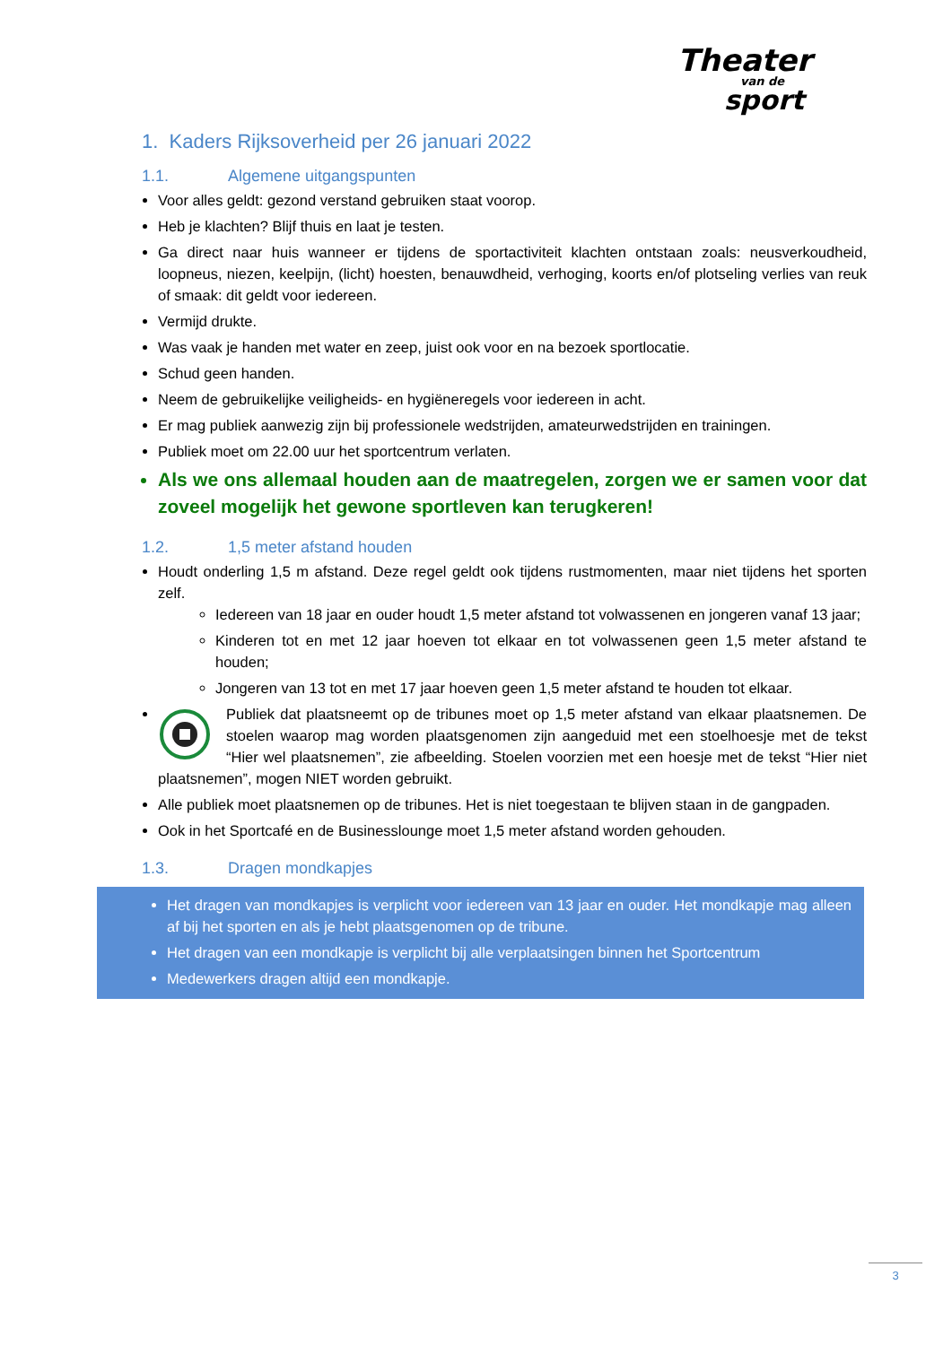Theater
van de
sport
1. Kaders Rijksoverheid per 26 januari 2022
1.1. Algemene uitgangspunten
Voor alles geldt: gezond verstand gebruiken staat voorop.
Heb je klachten? Blijf thuis en laat je testen.
Ga direct naar huis wanneer er tijdens de sportactiviteit klachten ontstaan zoals: neusverkoudheid, loopneus, niezen, keelpijn, (licht) hoesten, benauwdheid, verhoging, koorts en/of plotseling verlies van reuk of smaak: dit geldt voor iedereen.
Vermijd drukte.
Was vaak je handen met water en zeep, juist ook voor en na bezoek sportlocatie.
Schud geen handen.
Neem de gebruikelijke veiligheids- en hygiëneregels voor iedereen in acht.
Er mag publiek aanwezig zijn bij professionele wedstrijden, amateurwedstrijden en trainingen.
Publiek moet om 22.00 uur het sportcentrum verlaten.
Als we ons allemaal houden aan de maatregelen, zorgen we er samen voor dat zoveel mogelijk het gewone sportleven kan terugkeren!
1.2. 1,5 meter afstand houden
Houdt onderling 1,5 m afstand. Deze regel geldt ook tijdens rustmomenten, maar niet tijdens het sporten zelf.
Iedereen van 18 jaar en ouder houdt 1,5 meter afstand tot volwassenen en jongeren vanaf 13 jaar;
Kinderen tot en met 12 jaar hoeven tot elkaar en tot volwassenen geen 1,5 meter afstand te houden;
Jongeren van 13 tot en met 17 jaar hoeven geen 1,5 meter afstand te houden tot elkaar.
Publiek dat plaatsneemt op de tribunes moet op 1,5 meter afstand van elkaar plaatsnemen. De stoelen waarop mag worden plaatsgenomen zijn aangeduid met een stoelhoesje met de tekst “Hier wel plaatsnemen”, zie afbeelding. Stoelen voorzien met een hoesje met de tekst “Hier niet plaatsnemen”, mogen NIET worden gebruikt.
Alle publiek moet plaatsnemen op de tribunes. Het is niet toegestaan te blijven staan in de gangpaden.
Ook in het Sportcafé en de Businesslounge moet 1,5 meter afstand worden gehouden.
1.3. Dragen mondkapjes
Het dragen van mondkapjes is verplicht voor iedereen van 13 jaar en ouder. Het mondkapje mag alleen af bij het sporten en als je hebt plaatsgenomen op de tribune.
Het dragen van een mondkapje is verplicht bij alle verplaatsingen binnen het Sportcentrum
Medewerkers dragen altijd een mondkapje.
3